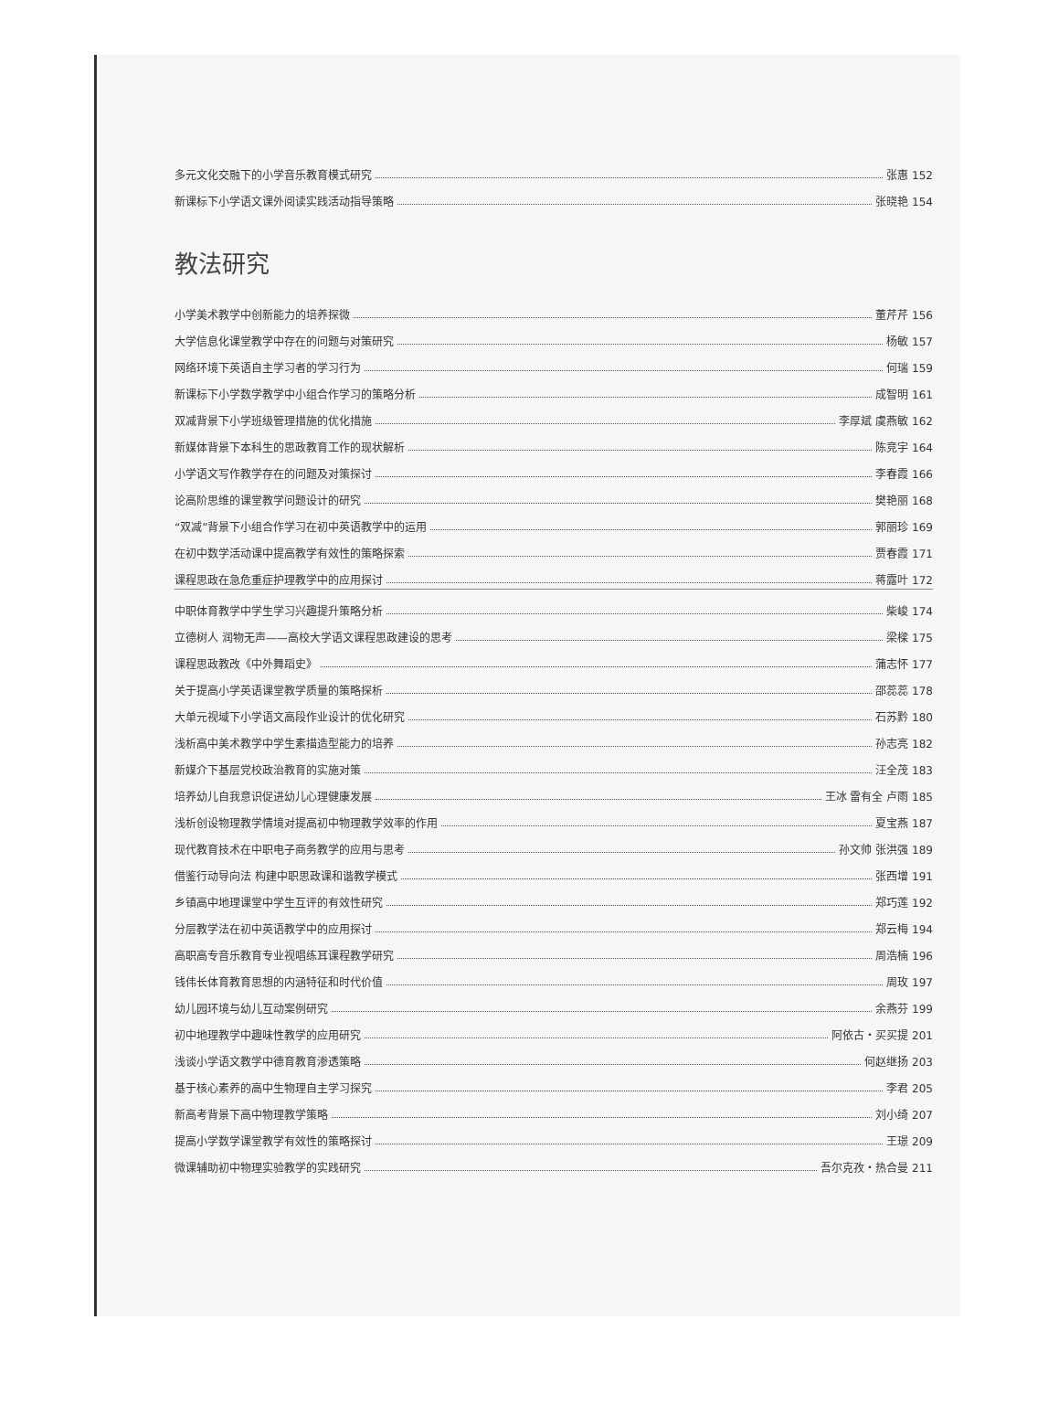多元文化交融下的小学音乐教育模式研究 张惠 152
新课标下小学语文课外阅读实践活动指导策略 张晓艳 154
教法研究
小学美术教学中创新能力的培养探微 董芹芹 156
大学信息化课堂教学中存在的问题与对策研究 杨敏 157
网络环境下英语自主学习者的学习行为 何瑞 159
新课标下小学数学教学中小组合作学习的策略分析 成智明 161
双减背景下小学班级管理措施的优化措施 李厚斌 虞燕敏 162
新媒体背景下本科生的思政教育工作的现状解析 陈竞宇 164
小学语文写作教学存在的问题及对策探讨 李春霞 166
论高阶思维的课堂教学问题设计的研究 樊艳丽 168
“双减”背景下小组合作学习在初中英语教学中的运用 郭丽珍 169
在初中数学活动课中提高教学有效性的策略探索 贾春霞 171
课程思政在急危重症护理教学中的应用探讨 蒋露叶 172
中职体育教学中学生学习兴趣提升策略分析 柴峻 174
立德树人 润物无声——高校大学语文课程思政建设的思考 梁樑 175
课程思政教改《中外舞蹈史》 蒲志怀 177
关于提高小学英语课堂教学质量的策略探析 邵蕊蕊 178
大单元视域下小学语文高段作业设计的优化研究 石苏黔 180
浅析高中美术教学中学生素描造型能力的培养 孙志亮 182
新媒介下基层党校政治教育的实施对策 汪全茂 183
培养幼儿自我意识促进幼儿心理健康发展 王冰 雷有全 卢雨 185
浅析创设物理教学情境对提高初中物理教学效率的作用 夏宝燕 187
现代教育技术在中职电子商务教学的应用与思考 孙文帅 张洪强 189
借鉴行动导向法 构建中职思政课和谐教学模式 张西增 191
乡镇高中地理课堂中学生互评的有效性研究 郑巧莲 192
分层教学法在初中英语教学中的应用探讨 郑云梅 194
高职高专音乐教育专业视唱练耳课程教学研究 周浩楠 196
钱伟长体育教育思想的内涵特征和时代价值 周玫 197
幼儿园环境与幼儿互动案例研究 余燕芬 199
初中地理教学中趣味性教学的应用研究 阿依古・买买提 201
浅谈小学语文教学中德育教育渗透策略 何赵继扬 203
基于核心素养的高中生物理自主学习探究 李君 205
新高考背景下高中物理教学策略 刘小绮 207
提高小学数学课堂教学有效性的策略探讨 王璟 209
微课辅助初中物理实验教学的实践研究 吾尔克孜・热合曼 211